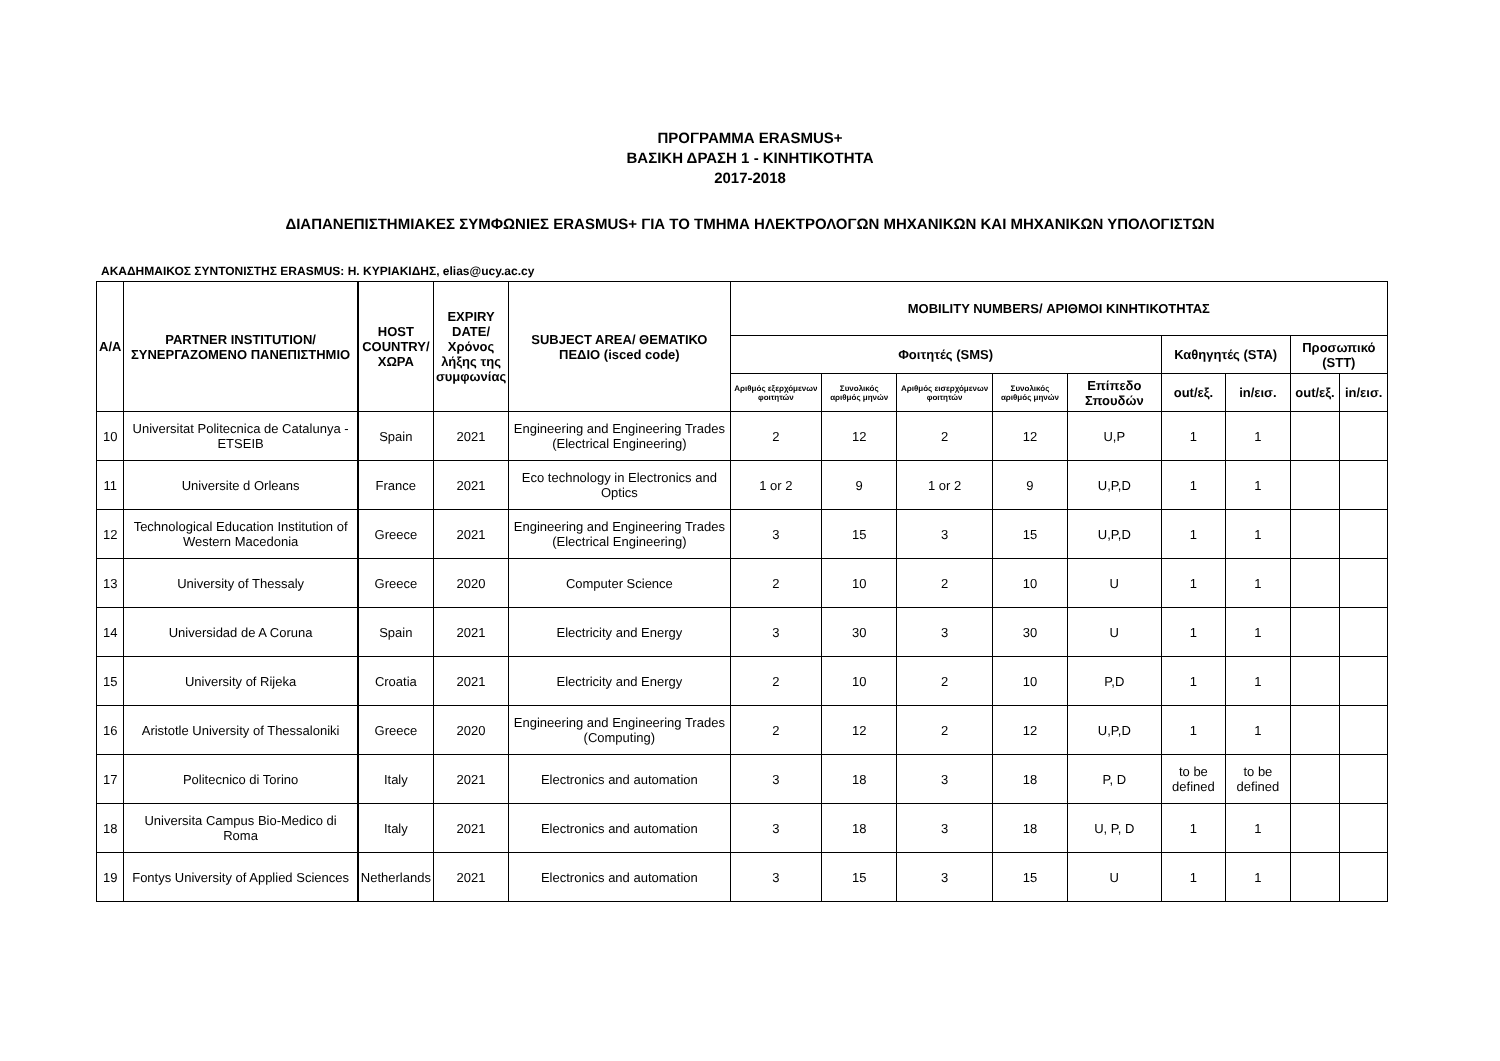ΠΡΟΓΡΑΜΜΑ ERASMUS+
ΒΑΣΙΚΗ ΔΡΑΣΗ 1 - ΚΙΝΗΤΙΚΟΤΗΤΑ
2017-2018
ΔΙΑΠΑΝΕΠΙΣΤΗΜΙΑΚΕΣ ΣΥΜΦΩΝΙΕΣ ERASMUS+ ΓΙΑ ΤΟ ΤΜΗΜΑ ΗΛΕΚΤΡΟΛΟΓΩΝ ΜΗΧΑΝΙΚΩΝ ΚΑΙ ΜΗΧΑΝΙΚΩΝ ΥΠΟΛΟΓΙΣΤΩΝ
ΑΚΑΔΗΜΑΙΚΟΣ ΣΥΝΤΟΝΙΣΤΗΣ ERASMUS: Η. ΚΥΡΙΑΚΙΔΗΣ, elias@ucy.ac.cy
| A/A | PARTNER INSTITUTION/ ΣΥΝΕΡΓΑΖΟΜΕΝΟ ΠΑΝΕΠΙΣΤΗΜΙΟ | HOST COUNTRY/ ΧΩΡΑ | EXPIRY DATE/ Χρόνος λήξης της συμφωνίας | SUBJECT AREA/ ΘΕΜΑΤΙΚΟ ΠΕΔΙΟ (isced code) | MOBILITY NUMBERS/ ΑΡΙΘΜΟΙ ΚΙΝΗΤΙΚΟΤΗΤΑΣ | | | | | | | | |
| --- | --- | --- | --- | --- | --- | --- | --- | --- | --- | --- | --- | --- | --- |
| | | | | | Φοιτητές (SMS) | | | | | Καθηγητές (STA) | | Προσωπικό (STT) | |
| | | | | | Αριθμός εξερχόμενων φοιτητών | Συνολικός αριθμός μηνών | Αριθμός εισερχόμενων φοιτητών | Συνολικός αριθμός μηνών | Επίπεδο Σπουδών | out/εξ. | in/εισ. | out/εξ. | in/εισ. |
| 10 | Universitat Politecnica de Catalunya - ETSEIB | Spain | 2021 | Engineering and Engineering Trades (Electrical Engineering) | 2 | 12 | 2 | 12 | U,P | 1 | 1 | | |
| 11 | Universite d Orleans | France | 2021 | Eco technology in Electronics and Optics | 1 or 2 | 9 | 1 or 2 | 9 | U,P,D | 1 | 1 | | |
| 12 | Technological Education Institution of Western Macedonia | Greece | 2021 | Engineering and Engineering Trades (Electrical Engineering) | 3 | 15 | 3 | 15 | U,P,D | 1 | 1 | | |
| 13 | University of Thessaly | Greece | 2020 | Computer Science | 2 | 10 | 2 | 10 | U | 1 | 1 | | |
| 14 | Universidad de A Coruna | Spain | 2021 | Electricity and Energy | 3 | 30 | 3 | 30 | U | 1 | 1 | | |
| 15 | University of Rijeka | Croatia | 2021 | Electricity and Energy | 2 | 10 | 2 | 10 | P,D | 1 | 1 | | |
| 16 | Aristotle University of Thessaloniki | Greece | 2020 | Engineering and Engineering Trades (Computing) | 2 | 12 | 2 | 12 | U,P,D | 1 | 1 | | |
| 17 | Politecnico di Torino | Italy | 2021 | Electronics and automation | 3 | 18 | 3 | 18 | P, D | to be defined | to be defined | | |
| 18 | Universita Campus Bio-Medico di Roma | Italy | 2021 | Electronics and automation | 3 | 18 | 3 | 18 | U, P, D | 1 | 1 | | |
| 19 | Fontys University of Applied Sciences | Netherlands | 2021 | Electronics and automation | 3 | 15 | 3 | 15 | U | 1 | 1 | | |